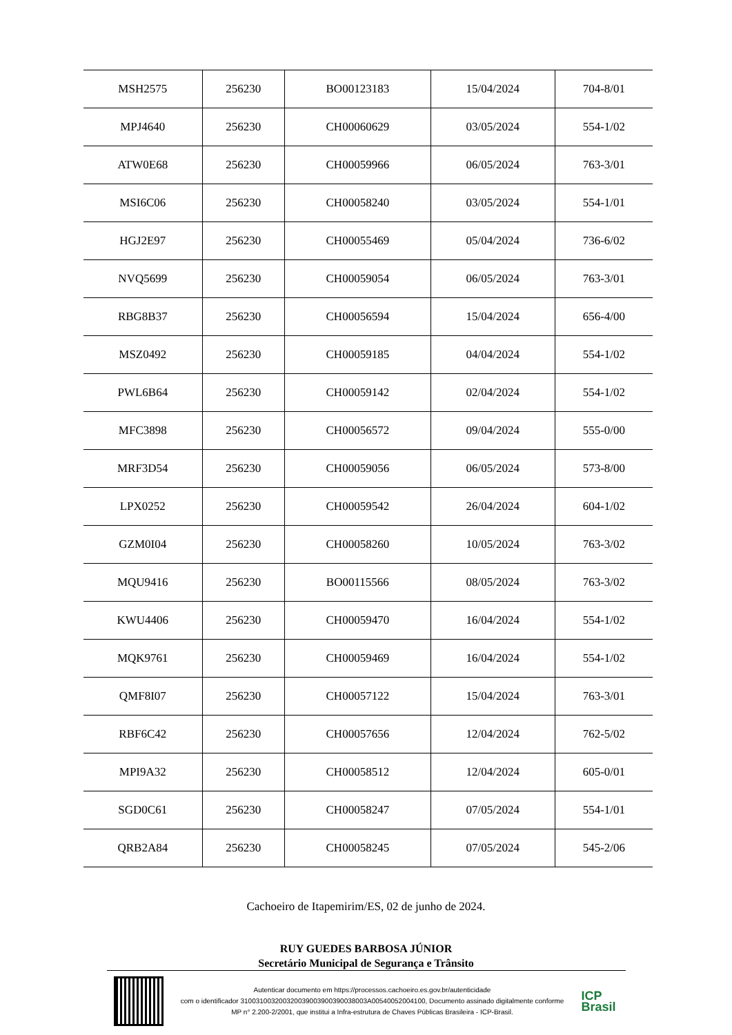| MSH2575 | 256230 | BO00123183 | 15/04/2024 | 704-8/01 |
| MPJ4640 | 256230 | CH00060629 | 03/05/2024 | 554-1/02 |
| ATW0E68 | 256230 | CH00059966 | 06/05/2024 | 763-3/01 |
| MSI6C06 | 256230 | CH00058240 | 03/05/2024 | 554-1/01 |
| HGJ2E97 | 256230 | CH00055469 | 05/04/2024 | 736-6/02 |
| NVQ5699 | 256230 | CH00059054 | 06/05/2024 | 763-3/01 |
| RBG8B37 | 256230 | CH00056594 | 15/04/2024 | 656-4/00 |
| MSZ0492 | 256230 | CH00059185 | 04/04/2024 | 554-1/02 |
| PWL6B64 | 256230 | CH00059142 | 02/04/2024 | 554-1/02 |
| MFC3898 | 256230 | CH00056572 | 09/04/2024 | 555-0/00 |
| MRF3D54 | 256230 | CH00059056 | 06/05/2024 | 573-8/00 |
| LPX0252 | 256230 | CH00059542 | 26/04/2024 | 604-1/02 |
| GZM0I04 | 256230 | CH00058260 | 10/05/2024 | 763-3/02 |
| MQU9416 | 256230 | BO00115566 | 08/05/2024 | 763-3/02 |
| KWU4406 | 256230 | CH00059470 | 16/04/2024 | 554-1/02 |
| MQK9761 | 256230 | CH00059469 | 16/04/2024 | 554-1/02 |
| QMF8I07 | 256230 | CH00057122 | 15/04/2024 | 763-3/01 |
| RBF6C42 | 256230 | CH00057656 | 12/04/2024 | 762-5/02 |
| MPI9A32 | 256230 | CH00058512 | 12/04/2024 | 605-0/01 |
| SGD0C61 | 256230 | CH00058247 | 07/05/2024 | 554-1/01 |
| QRB2A84 | 256230 | CH00058245 | 07/05/2024 | 545-2/06 |
Cachoeiro de Itapemirim/ES, 02 de junho de 2024.
RUY GUEDES BARBOSA JÚNIOR
Secretário Municipal de Segurança e Trânsito
Autenticar documento em https://processos.cachoeiro.es.gov.br/autenticidade
com o identificador 310031003200320039003900390038003A00540052004100, Documento assinado digitalmente conforme
MP n° 2.200-2/2001, que institui a Infra-estrutura de Chaves Públicas Brasileira - ICP-Brasil.
ICP
Brasil